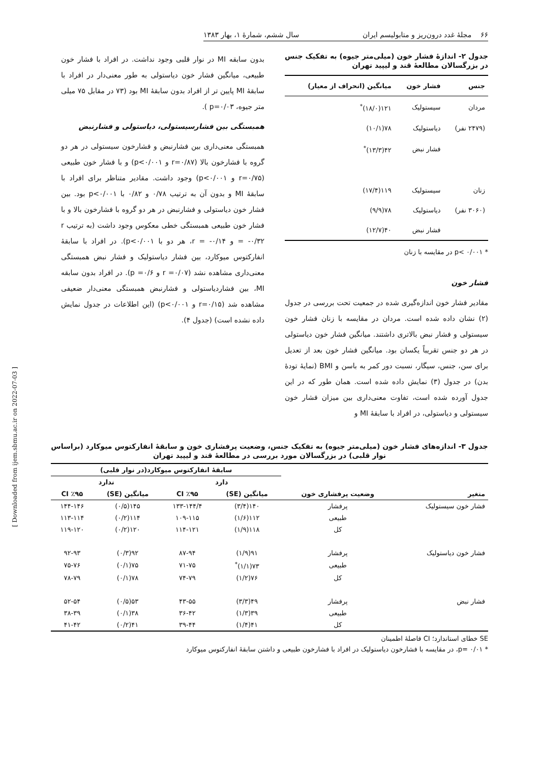۶۶ مجلهٔ غدد درون‌ریز و متابولیسم ایران سال ششم، شمارهٔ ۱، بهار ۱۳۸۳
جدول ۲- اندازهٔ فشار خون (میلی‌متر جیوه) به تفکیک جنس در بزرگسالان مطالعهٔ قند و لیپید تهران
| جنس | فشار خون | میانگین (انحراف از معیار) |
| --- | --- | --- |
| مردان | سیستولیک | ۱۲۱(۱۸/۰)<sup>*</sup> |
| (۲۴۷۹ نفر) | دیاستولیک | ۷۸(۱۰/۱) |
| | فشار نبض | ۴۲(۱۳/۳)<sup>*</sup> |
| زنان | سیستولیک | ۱۱۹(۱۷/۴) |
| (۳۰۶۰ نفر) | دیاستولیک | ۷۸(۹/۹) |
| | فشار نبض | ۴۰(۱۲/۷) |
* p< ۰/۰۰۱ در مقایسه با زنان
فشار خون
مقادیر فشار خون اندازه‌گیری شده در جمعیت تحت بررسی در جدول (۲) نشان داده شده است. مردان در مقایسه با زنان فشار خون سیستولی و فشار نبض بالاتری داشتند. میانگین فشار خون دیاستولی در هر دو جنس تقریباً یکسان بود. میانگین فشار خون بعد از تعدیل برای سن، جنس، سیگار، نسبت دور کمر به باسن و BMI (نمایهٔ تودهٔ بدن) در جدول (۳) نمایش داده شده است. همان طور که در این جدول آورده شده است، تفاوت معنی‌داری بین میزان فشار خون سیستولی و دیاستولی، در افراد با سابقهٔ MI و
بدون سابقه MI در نوار قلبی وجود نداشت. در افراد با فشار خون طبیعی، میانگین فشار خون دیاستولی به طور معنی‌دار در افراد با سابقهٔ MI پایین تر از افراد بدون سابقهٔ MI بود (۷۳ در مقابل ۷۵ میلی متر جیوه، p=۰/۰۳ ).
همبستگی بین فشارسیستولی، دیاستولی و فشارنبض
همبستگی معنی‌داری بین فشارنبض و فشارخون سیستولی در هر دو گروه با فشارخون بالا (r=۰/۸۷ و p<۰/۰۰۱) و با فشار خون طبیعی (r=۰/۷۵ و p<۰/۰۰۱) وجود داشت. مقادیر متناظر برای افراد با سابقهٔ MI و بدون آن به ترتیب ۰/۷۸ و ۰/۸۲ با p<۰/۰۰۱ بود. بین فشار خون دیاستولی و فشارنبض در هر دو گروه با فشارخون بالا و با فشار خون طبیعی همبستگی خطی معکوس وجود داشت (به ترتیب r = -۰/۳۲ و r = -۰/۱۴، هر دو با p<۰/۰۰۱). در افراد با سابقهٔ انفارکتوس میوکارد، بین فشار دیاستولیک و فشار نبض همبستگی معنی‌داری مشاهده نشد (r =۰/۰۷ و p =۰/۶). در افراد بدون سابقه MI، بین فشاردیاستولی و فشارنبض همبستگی معنی‌دار ضعیفی مشاهده شد (r=۰/۱۵ و p<۰/۰۰۱) (این اطلاعات در جدول نمایش داده نشده است) (جدول ۴).
جدول ۳- اندازه‌های فشار خون (میلی‌متر جیوه) به تفکیک جنس، وضعیت پرفشاری خون و سابقهٔ انفارکتوس میوکارد (براساس نوار قلبی) در بزرگسالان مورد بررسی در مطالعهٔ قند و لیپید تهران
| متغیر | وضعیت پرفشاری خون | سابقهٔ انفارکتوس میوکارد(در نوار قلبی) | | | |
| --- | --- | --- | --- | --- | --- |
| | | دارد | | ندارد | |
| | | میانگین (SE) | CI ٪۹۵ | میانگین (SE) | CI ٪۹۵ |
| فشار خون سیستولیک | پرفشار | ۱۴۰(۳/۴) | ۱۳۳-۱۴۴/۴ | ۱۴۵(۰/۵) | ۱۴۴-۱۴۶ |
| | طبیعی | ۱۱۲(۱/۶) | ۱۰۹-۱۱۵ | ۱۱۴(۰/۲) | ۱۱۳-۱۱۴ |
| | کل | ۱۱۸(۱/۹) | ۱۱۴-۱۲۱ | ۱۲۰(۰/۲) | ۱۱۹-۱۲۰ |
| فشار خون دیاستولیک | پرفشار | ۹۱(۱/۹) | ۸۷-۹۴ | ۹۲(۰/۳) | ۹۲-۹۳ |
| | طبیعی | ۷۳(۱/۱)<sup>*</sup> | ۷۱-۷۵ | ۷۵(۰/۱) | ۷۵-۷۶ |
| | کل | ۷۶(۱/۲) | ۷۴-۷۹ | ۷۸(۰/۱) | ۷۸-۷۹ |
| فشار نبض | پرفشار | ۴۹(۳/۳) | ۴۳-۵۵ | ۵۳(۰/۵) | ۵۲-۵۴ |
| | طبیعی | ۳۹(۱/۳) | ۳۶-۴۲ | ۳۸(۰/۱) | ۳۸-۳۹ |
| | کل | ۴۱(۱/۴) | ۳۹-۴۴ | ۴۱(۰/۲) | ۴۱-۴۲ |
SE خطای استاندارد؛ CI فاصلهٔ اطمینان
* p= ۰/۰۱، در مقایسه با فشارخون دیاستولیک در افراد با فشارخون طبیعی و داشتن سابقهٔ انفارکتوس میوکارد
[ Downloaded from ijem.sbmu.ac.ir on 2022-07-03 ]